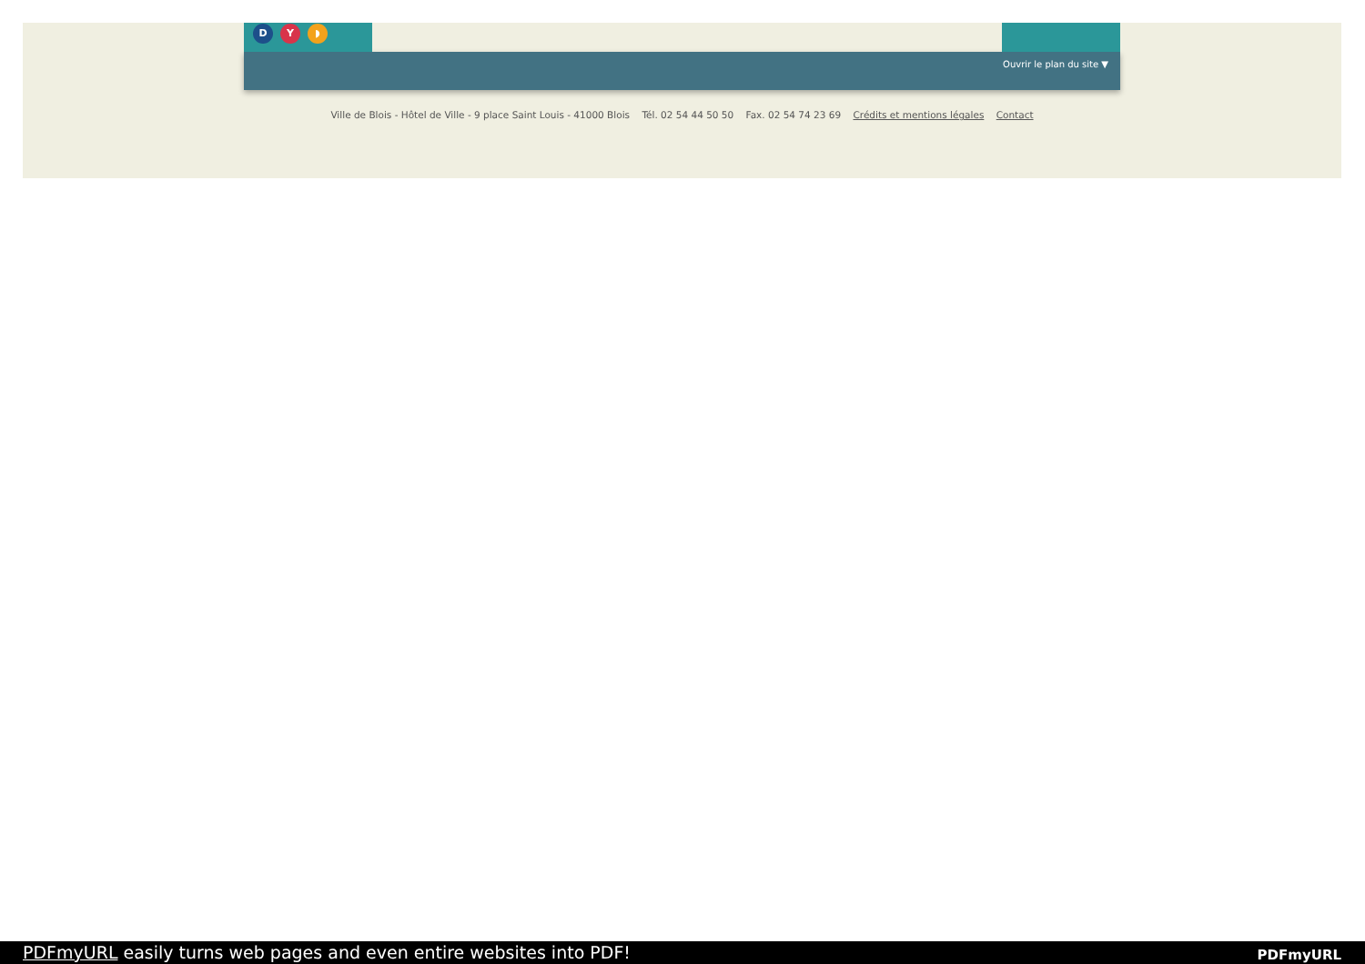D Y ◗
Ouvrir le plan du site ▼
Ville de Blois - Hôtel de Ville - 9 place Saint Louis - 41000 Blois Tél. 02 54 44 50 50 Fax. 02 54 74 23 69 Crédits et mentions légales Contact
PDFmyURL easily turns web pages and even entire websites into PDF! PDFmyURL